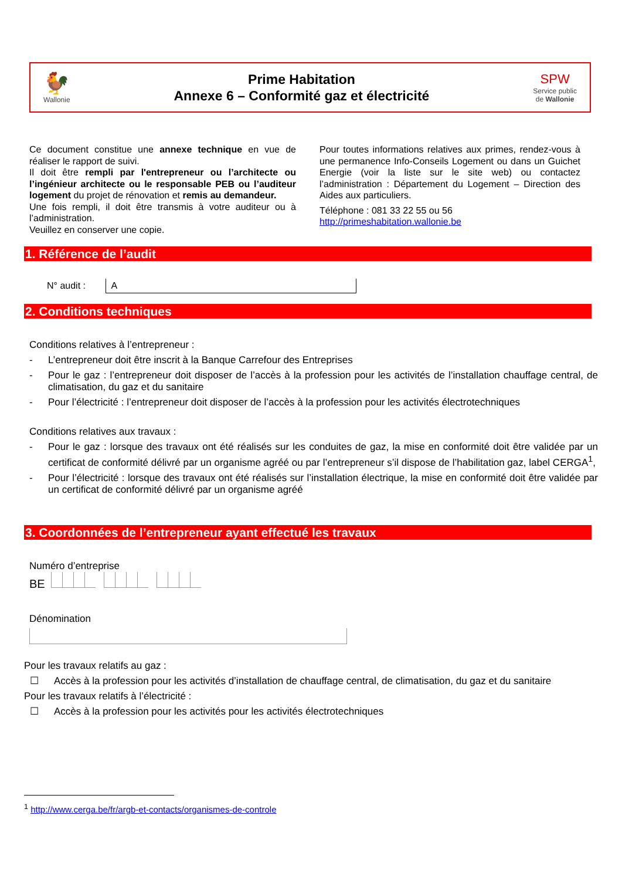🐓
Wallonie
Prime Habitation
Annexe 6 – Conformité gaz et électricité
SPW
Service public
de Wallonie
Ce document constitue une annexe technique en vue de réaliser le rapport de suivi.
Il doit être rempli par l'entrepreneur ou l’architecte ou l’ingénieur architecte ou le responsable PEB ou l’auditeur logement du projet de rénovation et remis au demandeur.
Une fois rempli, il doit être transmis à votre auditeur ou à l’administration.
Veuillez en conserver une copie.
Pour toutes informations relatives aux primes, rendez-vous à une permanence Info-Conseils Logement ou dans un Guichet Energie (voir la liste sur le site web) ou contactez l’administration : Département du Logement – Direction des Aides aux particuliers.
Téléphone : 081 33 22 55 ou 56
http://primeshabitation.wallonie.be
1. Référence de l’audit
N° audit : A
2. Conditions techniques
Conditions relatives à l’entrepreneur :
- L’entrepreneur doit être inscrit à la Banque Carrefour des Entreprises
- Pour le gaz : l’entrepreneur doit disposer de l’accès à la profession pour les activités de l’installation chauffage central, de climatisation, du gaz et du sanitaire
- Pour l’électricité : l’entrepreneur doit disposer de l’accès à la profession pour les activités électrotechniques
Conditions relatives aux travaux :
- Pour le gaz : lorsque des travaux ont été réalisés sur les conduites de gaz, la mise en conformité doit être validée par un certificat de conformité délivré par un organisme agréé ou par l’entrepreneur s’il dispose de l’habilitation gaz, label CERGA<sup>1</sup>,
- Pour l’électricité : lorsque des travaux ont été réalisés sur l’installation électrique, la mise en conformité doit être validée par un certificat de conformité délivré par un organisme agréé
3. Coordonnées de l’entrepreneur ayant effectué les travaux
Numéro d’entreprise
BE
Dénomination
Pour les travaux relatifs au gaz :
☐ Accès à la profession pour les activités d’installation de chauffage central, de climatisation, du gaz et du sanitaire
Pour les travaux relatifs à l’électricité :
☐ Accès à la profession pour les activités pour les activités électrotechniques
<sup>1</sup> http://www.cerga.be/fr/argb-et-contacts/organismes-de-controle